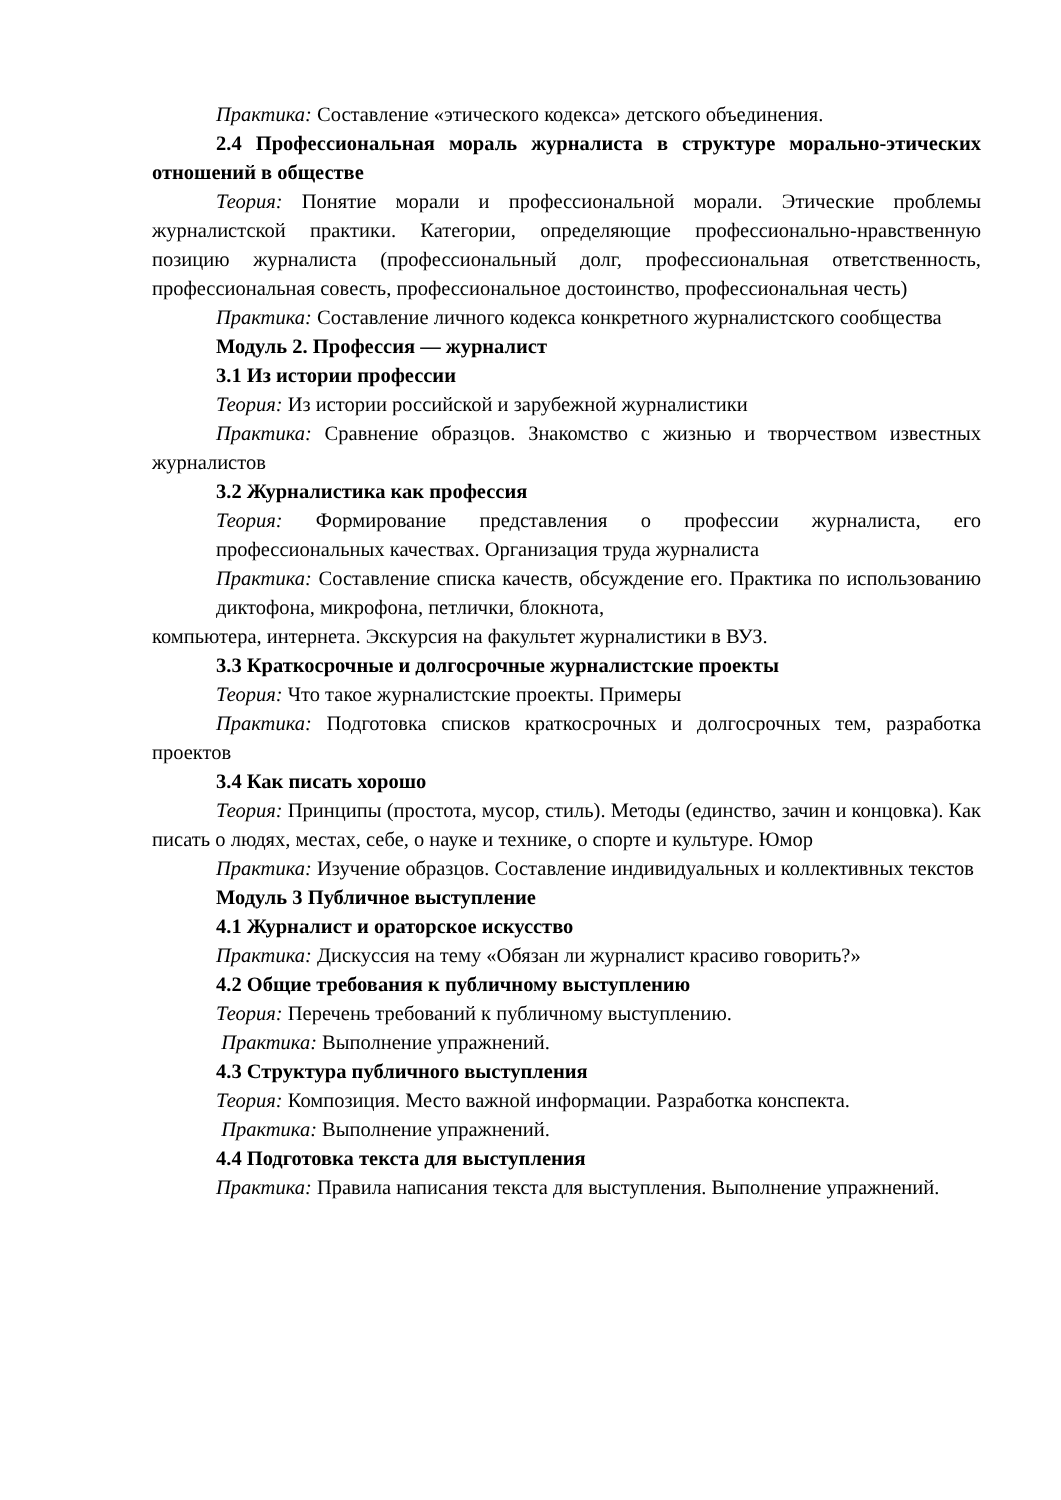Практика: Составление «этического кодекса» детского объединения.
2.4 Профессиональная мораль журналиста в структуре морально-этических отношений в обществе
Теория: Понятие морали и профессиональной морали. Этические проблемы журналистской практики. Категории, определяющие профессионально-нравственную позицию журналиста (профессиональный долг, профессиональная ответственность, профессиональная совесть, профессиональное достоинство, профессиональная честь)
Практика: Составление личного кодекса конкретного журналистского сообщества
Модуль 2. Профессия — журналист
3.1 Из истории профессии
Теория: Из истории российской и зарубежной журналистики
Практика: Сравнение образцов. Знакомство с жизнью и творчеством известных журналистов
3.2 Журналистика как профессия
Теория: Формирование представления о профессии журналиста, его профессиональных качествах. Организация труда журналиста
Практика: Составление списка качеств, обсуждение его. Практика по использованию диктофона, микрофона, петлички, блокнота,
компьютера, интернета. Экскурсия на факультет журналистики в ВУЗ.
3.3 Краткосрочные и долгосрочные журналистские проекты
Теория: Что такое журналистские проекты. Примеры
Практика: Подготовка списков краткосрочных и долгосрочных тем, разработка проектов
3.4 Как писать хорошо
Теория: Принципы (простота, мусор, стиль). Методы (единство, зачин и концовка). Как писать о людях, местах, себе, о науке и технике, о спорте и культуре. Юмор
Практика: Изучение образцов. Составление индивидуальных и коллективных текстов
Модуль 3 Публичное выступление
4.1 Журналист и ораторское искусство
Практика: Дискуссия на тему «Обязан ли журналист красиво говорить?»
4.2 Общие требования к публичному выступлению
Теория: Перечень требований к публичному выступлению.
Практика: Выполнение упражнений.
4.3 Структура публичного выступления
Теория: Композиция. Место важной информации. Разработка конспекта.
Практика: Выполнение упражнений.
4.4 Подготовка текста для выступления
Практика: Правила написания текста для выступления. Выполнение упражнений.